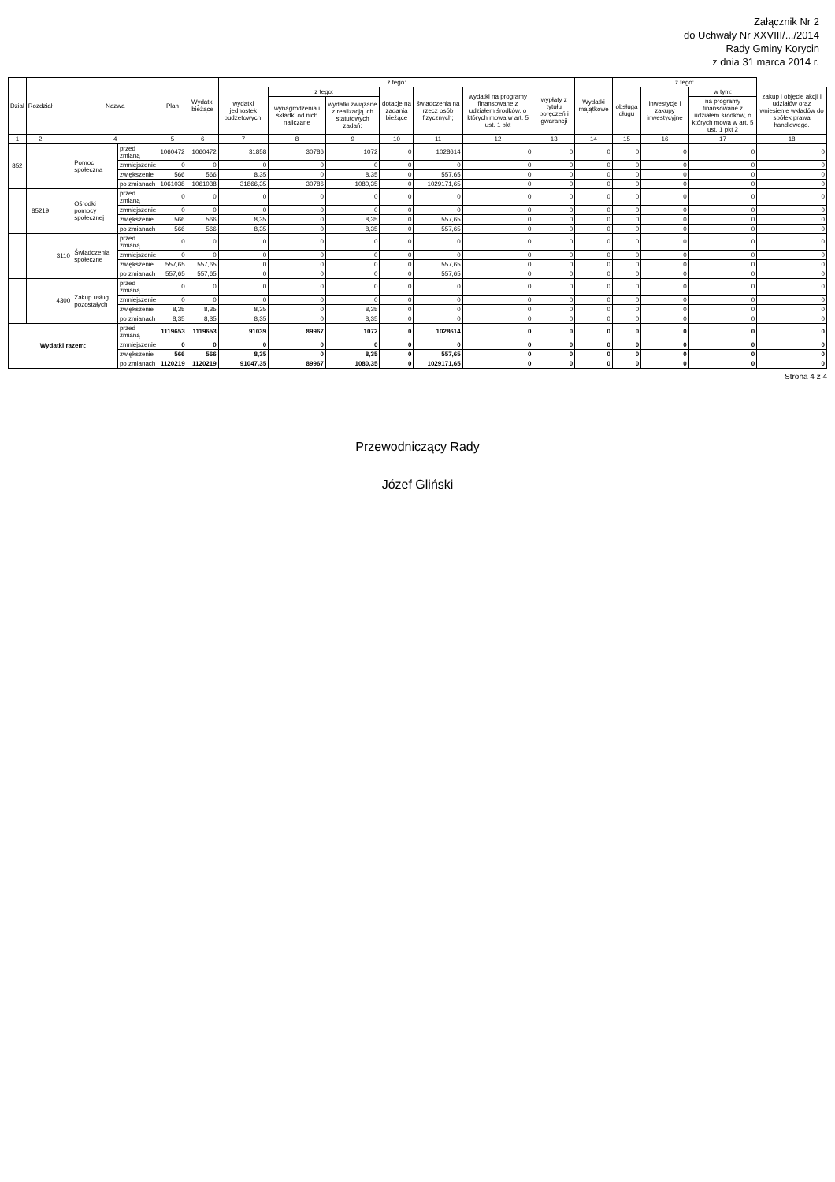Załącznik Nr 2
do Uchwały Nr XXVIII/.../2014
Rady Gminy Korycin
z dnia 31 marca 2014 r.
| Dział | Rozdział | | Nazwa | | Plan | Wydatki bieżące | z tego: | | | | | | | Wydatki majątkowe | z tego: | | | |
| --- | --- | --- | --- | --- | --- | --- | --- | --- | --- | --- | --- | --- | --- | --- | --- | --- | --- | --- |
| | | | | | | | wydatki jednostek budżetowych, | z tego: | | dotacje na zadania bieżące | świadczenia na rzecz osób fizycznych; | wydatki na programy finansowane z udziałem środków, o których mowa w art. 5 ust. 1 pkt | wypłaty z tytułu poręczeń i gwarancji | | obsługa długu | inwestycje i zakupy inwestycyjne | w tym: | zakup i objęcie akcji i udziałów oraz wniesienie wkładów do spółek prawa handlowego. |
| | | | | | | | | wynagrodzenia i składki od nich naliczane | wydatki związane z realizacją ich statutowych zadań; | | | | | | | | na programy finansowane z udziałem środków, o których mowa w art. 5 ust. 1 pkt 2 | |
| 1 | 2 | | 4 | | 5 | 6 | 7 | 8 | 9 | 10 | 11 | 12 | 13 | 14 | 15 | 16 | 17 | 18 |
| 852 | | | Pomoc społeczna | przed zmianą | 1060472 | 1060472 | 31858 | 30786 | 1072 | 0 | 1028614 | 0 | 0 | 0 | 0 | 0 | 0 | 0 |
| | | | | zmniejszenie | 0 | 0 | 0 | 0 | 0 | 0 | 0 | 0 | 0 | 0 | 0 | 0 | 0 | 0 |
| | | | | zwiększenie | 566 | 566 | 8,35 | 0 | 8,35 | 0 | 557,65 | 0 | 0 | 0 | 0 | 0 | 0 | 0 |
| | | | | po zmianach | 1061038 | 1061038 | 31866,35 | 30786 | 1080,35 | 0 | 1029171,65 | 0 | 0 | 0 | 0 | 0 | 0 | 0 |
| | 85219 | | Ośrodki pomocy społecznej | przed zmianą | 0 | 0 | 0 | 0 | 0 | 0 | 0 | 0 | 0 | 0 | 0 | 0 | 0 | 0 |
| | | | | zmniejszenie | 0 | 0 | 0 | 0 | 0 | 0 | 0 | 0 | 0 | 0 | 0 | 0 | 0 | 0 |
| | | | | zwiększenie | 566 | 566 | 8,35 | 0 | 8,35 | 0 | 557,65 | 0 | 0 | 0 | 0 | 0 | 0 | 0 |
| | | | | po zmianach | 566 | 566 | 8,35 | 0 | 8,35 | 0 | 557,65 | 0 | 0 | 0 | 0 | 0 | 0 | 0 |
| | | 3110 | Świadczenia społeczne | przed zmianą | 0 | 0 | 0 | 0 | 0 | 0 | 0 | 0 | 0 | 0 | 0 | 0 | 0 | 0 |
| | | | | zmniejszenie | 0 | 0 | 0 | 0 | 0 | 0 | 0 | 0 | 0 | 0 | 0 | 0 | 0 | 0 |
| | | | | zwiększenie | 557,65 | 557,65 | 0 | 0 | 0 | 0 | 557,65 | 0 | 0 | 0 | 0 | 0 | 0 | 0 |
| | | | | po zmianach | 557,65 | 557,65 | 0 | 0 | 0 | 0 | 557,65 | 0 | 0 | 0 | 0 | 0 | 0 | 0 |
| | | 4300 | Zakup usług pozostałych | przed zmianą | 0 | 0 | 0 | 0 | 0 | 0 | 0 | 0 | 0 | 0 | 0 | 0 | 0 | 0 |
| | | | | zmniejszenie | 0 | 0 | 0 | 0 | 0 | 0 | 0 | 0 | 0 | 0 | 0 | 0 | 0 | 0 |
| | | | | zwiększenie | 8,35 | 8,35 | 8,35 | 0 | 8,35 | 0 | 0 | 0 | 0 | 0 | 0 | 0 | 0 | 0 |
| | | | | po zmianach | 8,35 | 8,35 | 8,35 | 0 | 8,35 | 0 | 0 | 0 | 0 | 0 | 0 | 0 | 0 | 0 |
| Wydatki razem: | | | | przed zmianą | 1119653 | 1119653 | 91039 | 89967 | 1072 | 0 | 1028614 | 0 | 0 | 0 | 0 | 0 | 0 | 0 |
| | | | | zmniejszenie | 0 | 0 | 0 | 0 | 0 | 0 | 0 | 0 | 0 | 0 | 0 | 0 | 0 | 0 |
| | | | | zwiększenie | 566 | 566 | 8,35 | 0 | 8,35 | 0 | 557,65 | 0 | 0 | 0 | 0 | 0 | 0 | 0 |
| | | | | po zmianach | 1120219 | 1120219 | 91047,35 | 89967 | 1080,35 | 0 | 1029171,65 | 0 | 0 | 0 | 0 | 0 | 0 | 0 |
Strona 4 z 4
Przewodniczący Rady
Józef Gliński